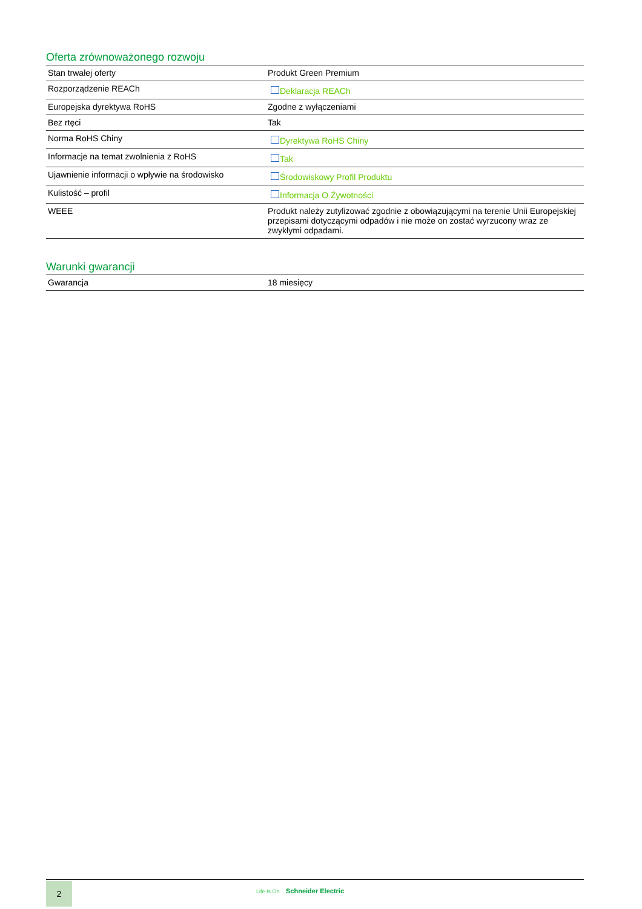Oferta zrównoważonego rozwoju
| Stan trwałej oferty | Produkt Green Premium |
| Rozporządzenie REACh | Deklaracja REACh |
| Europejska dyrektywa RoHS | Zgodne z wyłączeniami |
| Bez rtęci | Tak |
| Norma RoHS Chiny | Dyrektywa RoHS Chiny |
| Informacje na temat zwolnienia z RoHS | Tak |
| Ujawnienie informacji o wpływie na środowisko | Środowiskowy Profil Produktu |
| Kulistość – profil | Informacja O Żywotności |
| WEEE | Produkt należy zutylizować zgodnie z obowiązującymi na terenie Unii Europejskiej przepisami dotyczącymi odpadów i nie może on zostać wyrzucony wraz ze zwykłymi odpadami. |
Warunki gwarancji
| Gwarancja | 18 miesięcy |
2 Life Is On Schneider Electric